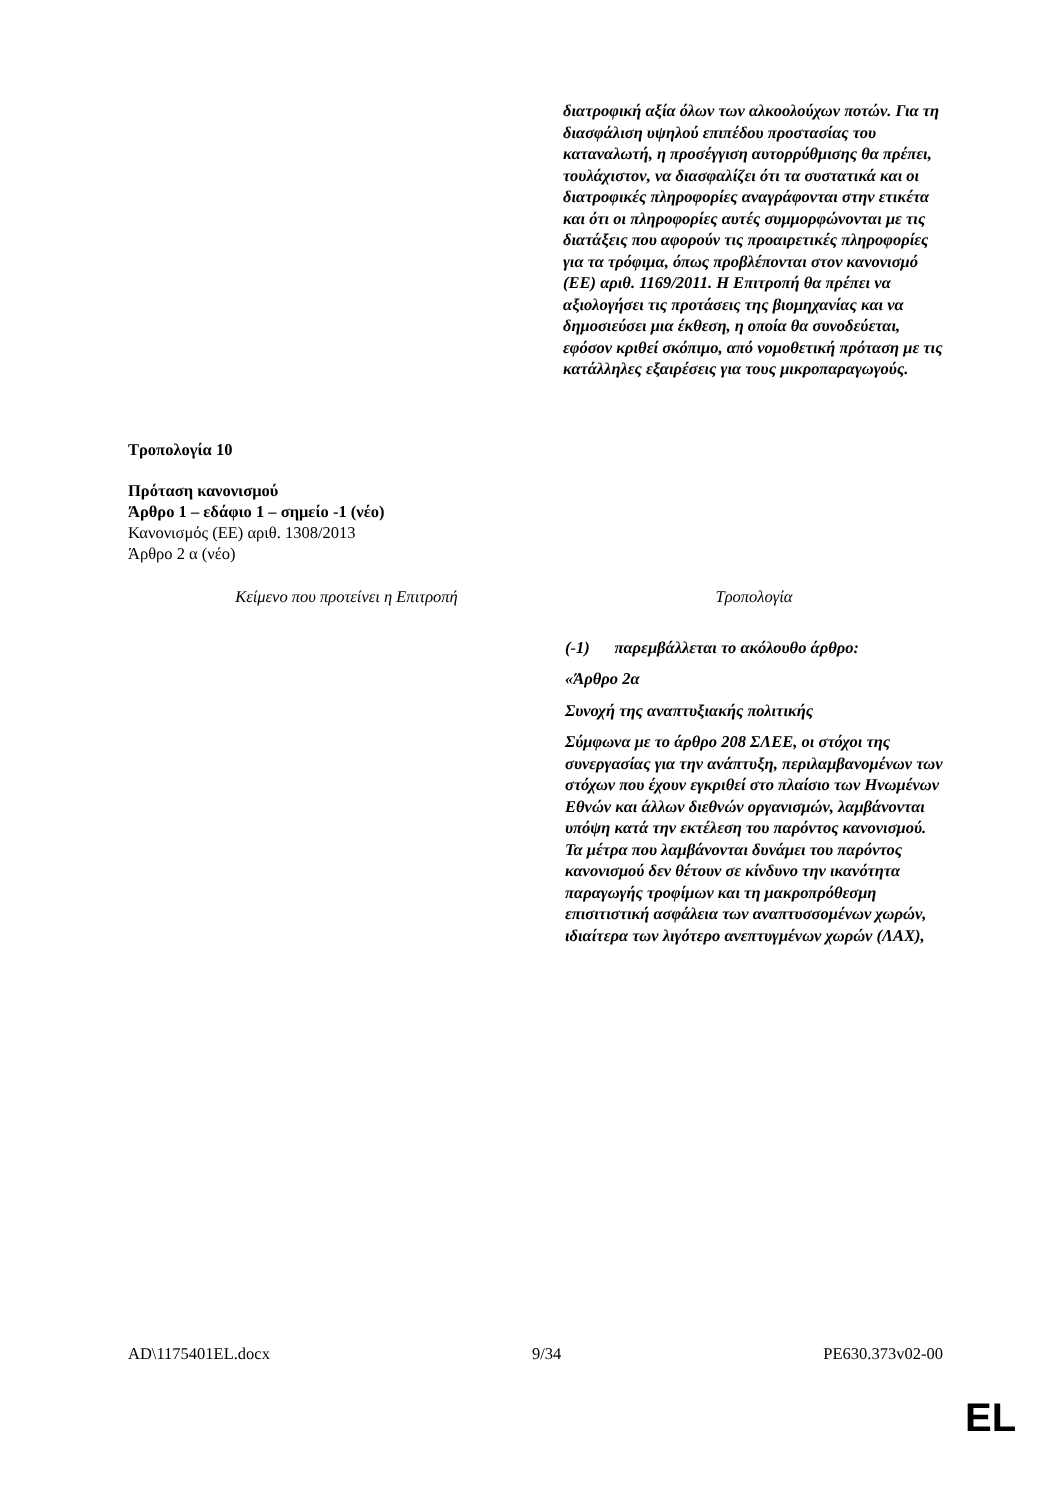| | διατροφική αξία όλων των αλκοολούχων ποτών. Για τη διασφάλιση υψηλού επιπέδου προστασίας του καταναλωτή, η προσέγγιση αυτορρύθμισης θα πρέπει, τουλάχιστον, να διασφαλίζει ότι τα συστατικά και οι διατροφικές πληροφορίες αναγράφονται στην ετικέτα και ότι οι πληροφορίες αυτές συμμορφώνονται με τις διατάξεις που αφορούν τις προαιρετικές πληροφορίες για τα τρόφιμα, όπως προβλέπονται στον κανονισμό (ΕΕ) αριθ. 1169/2011. Η Επιτροπή θα πρέπει να αξιολογήσει τις προτάσεις της βιομηχανίας και να δημοσιεύσει μια έκθεση, η οποία θα συνοδεύεται, εφόσον κριθεί σκόπιμο, από νομοθετική πρόταση με τις κατάλληλες εξαιρέσεις για τους μικροπαραγωγούς. |
Τροπολογία 10
Πρόταση κανονισμού
Άρθρο 1 – εδάφιο 1 – σημείο -1 (νέο)
Κανονισμός (ΕΕ) αριθ. 1308/2013
Άρθρο 2 α (νέο)
| Κείμενο που προτείνει η Επιτροπή | Τροπολογία |
| --- | --- |
| | (-1) παρεμβάλλεται το ακόλουθο άρθρο: «Άρθρο 2α Συνοχή της αναπτυξιακής πολιτικής Σύμφωνα με το άρθρο 208 ΣΛΕΕ, οι στόχοι της συνεργασίας για την ανάπτυξη, περιλαμβανομένων των στόχων που έχουν εγκριθεί στο πλαίσιο των Ηνωμένων Εθνών και άλλων διεθνών οργανισμών, λαμβάνονται υπόψη κατά την εκτέλεση του παρόντος κανονισμού. Τα μέτρα που λαμβάνονται δυνάμει του παρόντος κανονισμού δεν θέτουν σε κίνδυνο την ικανότητα παραγωγής τροφίμων και τη μακροπρόθεσμη επισιτιστική ασφάλεια των αναπτυσσομένων χωρών, ιδιαίτερα των λιγότερο ανεπτυγμένων χωρών (ΛΑΧ), |
AD\1175401EL.docx 9/34 PE630.373v02-00
EL